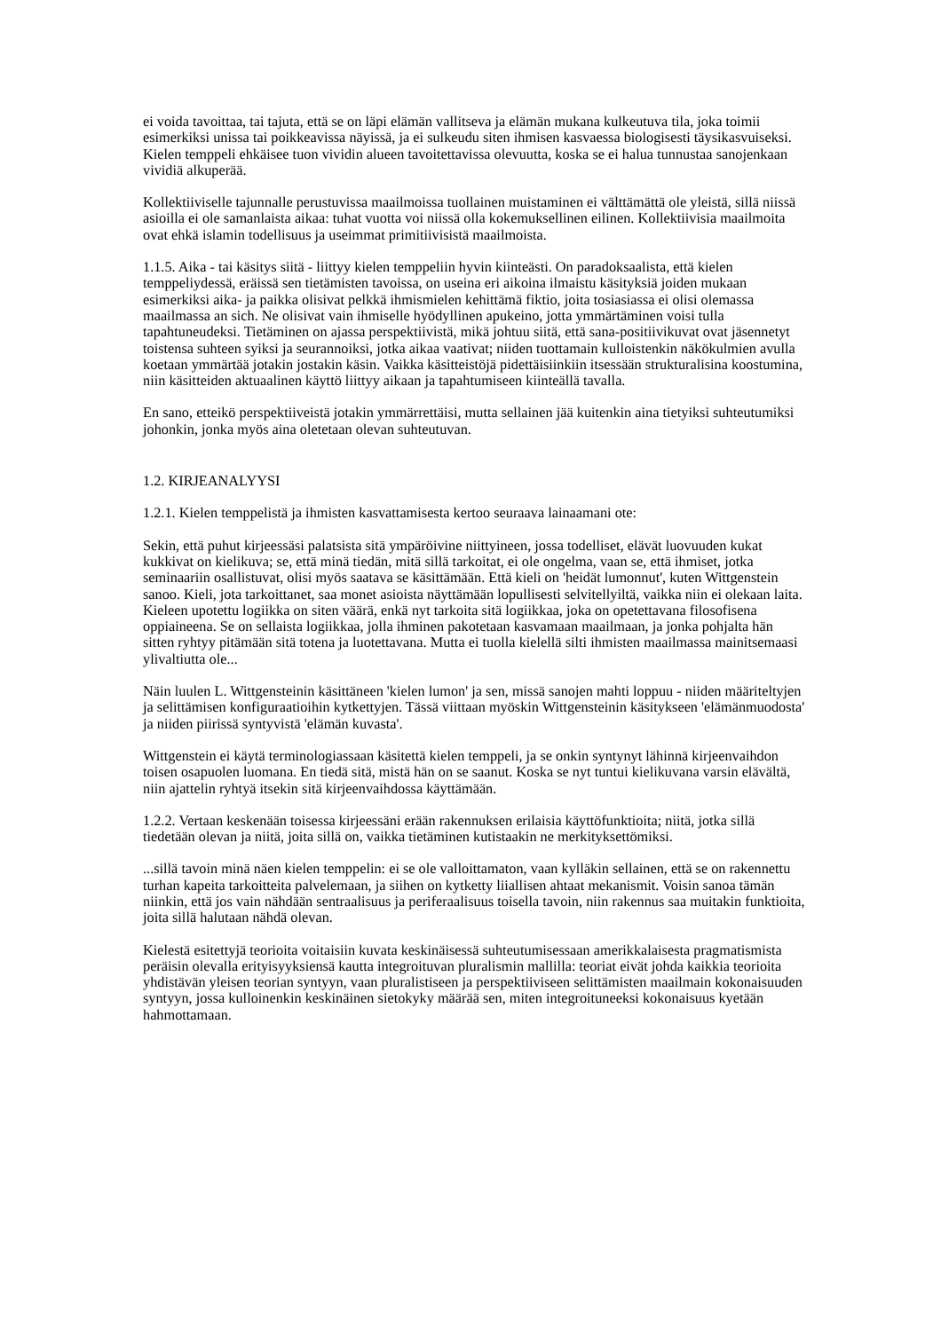ei voida tavoittaa, tai tajuta, että se on läpi elämän vallitseva ja elämän mukana kulkeutuva tila, joka toimii esimerkiksi unissa tai poikkeavissa näyissä, ja ei sulkeudu siten ihmisen kasvaessa biologisesti täysikasvuiseksi. Kielen temppeli ehkäisee tuon vividin alueen tavoitettavissa olevuutta, koska se ei halua tunnustaa sanojenkaan vividiä alkuperää.
Kollektiiviselle tajunnalle perustuvissa maailmoissa tuollainen muistaminen ei välttämättä ole yleistä, sillä niissä asioilla ei ole samanlaista aikaa: tuhat vuotta voi niissä olla kokemuksellinen eilinen. Kollektiivisia maailmoita ovat ehkä islamin todellisuus ja useimmat primitiivisistä maailmoista.
1.1.5. Aika - tai käsitys siitä - liittyy kielen temppeliin hyvin kiinteästi. On paradoksaalista, että kielen temppeliydessä, eräissä sen tietämisten tavoissa, on useina eri aikoina ilmaistu käsityksiä joiden mukaan esimerkiksi aika- ja paikka olisivat pelkkä ihmismielen kehittämä fiktio, joita tosiasiassa ei olisi olemassa maailmassa an sich. Ne olisivat vain ihmiselle hyödyllinen apukeino, jotta ymmärtäminen voisi tulla tapahtuneudeksi. Tietäminen on ajassa perspektiivistä, mikä johtuu siitä, että sana-positiivikuvat ovat jäsennetyt toistensa suhteen syiksi ja seurannoiksi, jotka aikaa vaativat; niiden tuottamain kulloistenkin näkökulmien avulla koetaan ymmärtää jotakin jostakin käsin. Vaikka käsitteistöjä pidettäisiinkiin itsessään strukturalisina koostumina, niin käsitteiden aktuaalinen käyttö liittyy aikaan ja tapahtumiseen kiinteällä tavalla.
En sano, etteikö perspektiiveistä jotakin ymmärrettäisi, mutta sellainen jää kuitenkin aina tietyiksi suhteutumiksi johonkin, jonka myös aina oletetaan olevan suhteutuvan.
1.2. KIRJEANALYYSI
1.2.1. Kielen temppelistä ja ihmisten kasvattamisesta kertoo seuraava lainaamani ote:
Sekin, että puhut kirjeessäsi palatsista sitä ympäröivine niittyineen, jossa todelliset, elävät luovuuden kukat kukkivat on kielikuva; se, että minä tiedän, mitä sillä tarkoitat, ei ole ongelma, vaan se, että ihmiset, jotka seminaariin osallistuvat, olisi myös saatava se käsittämään. Että kieli on 'heidät lumonnut', kuten Wittgenstein sanoo. Kieli, jota tarkoittanet, saa monet asioista näyttämään lopullisesti selvitellyiltä, vaikka niin ei olekaan laita. Kieleen upotettu logiikka on siten väärä, enkä nyt tarkoita sitä logiikkaa, joka on opetettavana filosofisena oppiaineena. Se on sellaista logiikkaa, jolla ihminen pakotetaan kasvamaan maailmaan, ja jonka pohjalta hän sitten ryhtyy pitämään sitä totena ja luotettavana. Mutta ei tuolla kielellä silti ihmisten maailmassa mainitsemaasi ylivaltiutta ole...
Näin luulen L. Wittgensteinin käsittäneen 'kielen lumon' ja sen, missä sanojen mahti loppuu - niiden määriteltyjen ja selittämisen konfiguraatioihin kytkettyjen. Tässä viittaan myöskin Wittgensteinin käsitykseen 'elämänmuodosta' ja niiden piirissä syntyvistä 'elämän kuvasta'.
Wittgenstein ei käytä terminologiassaan käsitettä kielen temppeli, ja se onkin syntynyt lähinnä kirjeenvaihdon toisen osapuolen luomana. En tiedä sitä, mistä hän on se saanut. Koska se nyt tuntui kielikuvana varsin elävältä, niin ajattelin ryhtyä itsekin sitä kirjeenvaihdossa käyttämään.
1.2.2. Vertaan keskenään toisessa kirjeessäni erään rakennuksen erilaisia käyttöfunktioita; niitä, jotka sillä tiedetään olevan ja niitä, joita sillä on, vaikka tietäminen kutistaakin ne merkityksettömiksi.
...sillä tavoin minä näen kielen temppelin: ei se ole valloittamaton, vaan kylläkin sellainen, että se on rakennettu turhan kapeita tarkoitteita palvelemaan, ja siihen on kytketty liiallisen ahtaat mekanismit. Voisin sanoa tämän niinkin, että jos vain nähdään sentraalisuus ja periferaalisuus toisella tavoin, niin rakennus saa muitakin funktioita, joita sillä halutaan nähdä olevan.
Kielestä esitettyjä teorioita voitaisiin kuvata keskinäisessä suhteutumisessaan amerikkalaisesta pragmatismista peräisin olevalla erityisyyksiensä kautta integroituvan pluralismin mallilla: teoriat eivät johda kaikkia teorioita yhdistävän yleisen teorian syntyyn, vaan pluralistiseen ja perspektiiviseen selittämisten maailmain kokonaisuuden syntyyn, jossa kulloinenkin keskinäinen sietokyky määrää sen, miten integroituneeksi kokonaisuus kyetään hahmottamaan.